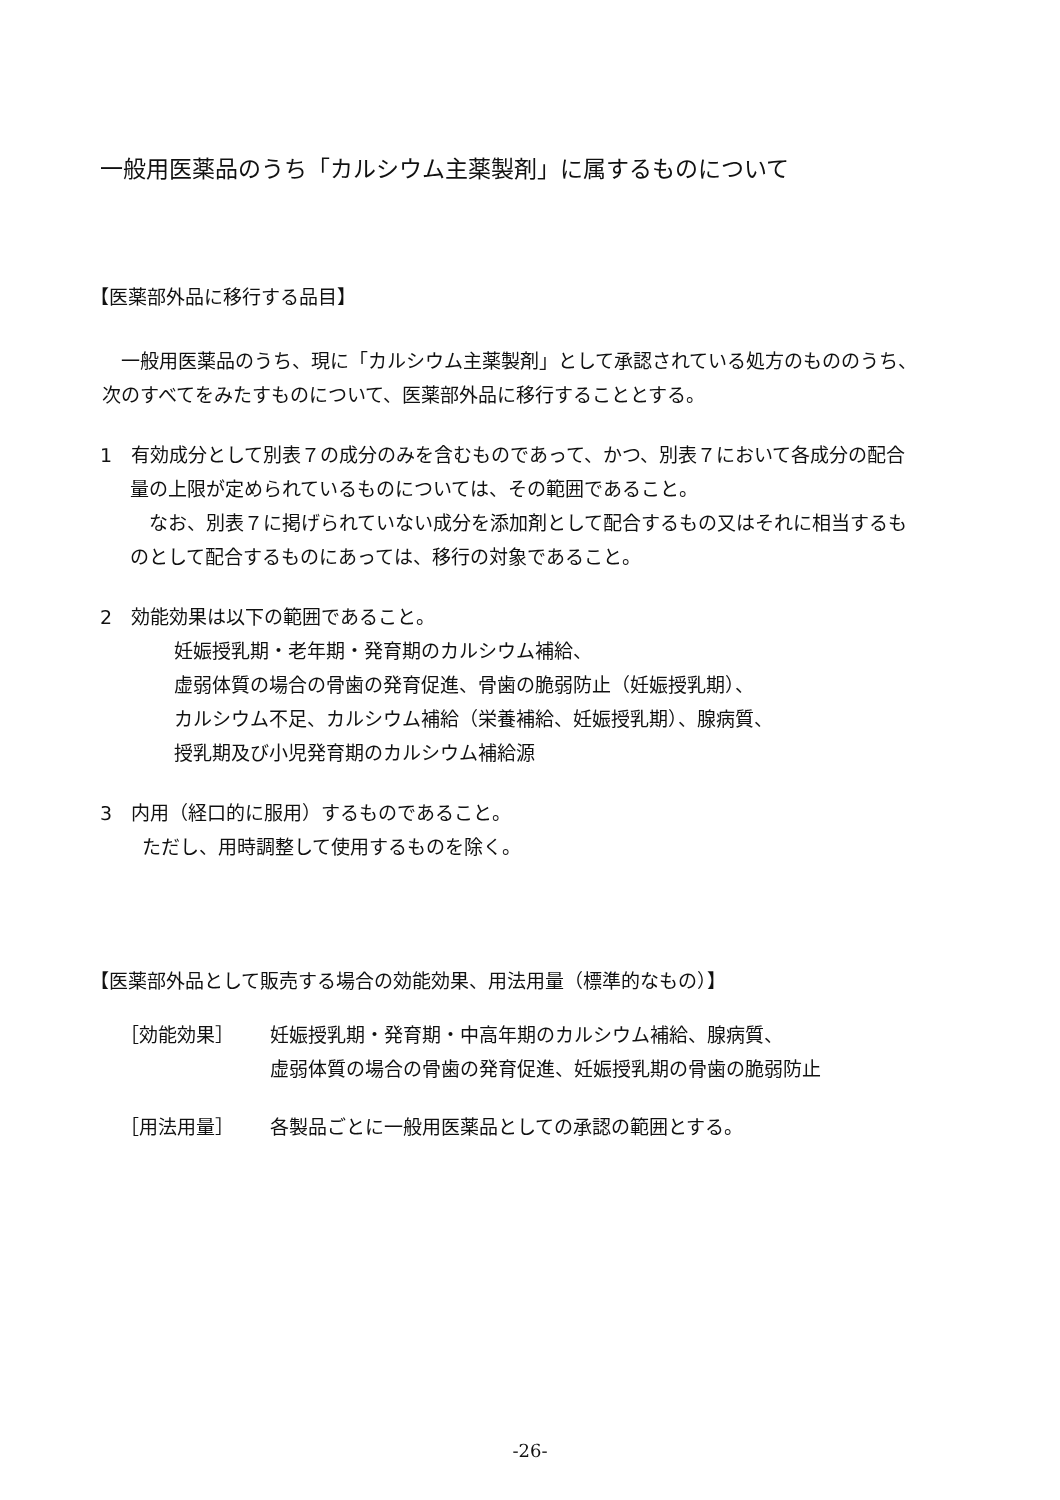一般用医薬品のうち「カルシウム主薬製剤」に属するものについて
【医薬部外品に移行する品目】
一般用医薬品のうち、現に「カルシウム主薬製剤」として承認されている処方のもののうち、次のすべてをみたすものについて、医薬部外品に移行することとする。
1　有効成分として別表７の成分のみを含むものであって、かつ、別表７において各成分の配合量の上限が定められているものについては、その範囲であること。
なお、別表７に掲げられていない成分を添加剤として配合するもの又はそれに相当するものとして配合するものにあっては、移行の対象であること。
2　効能効果は以下の範囲であること。
妊娠授乳期・老年期・発育期のカルシウム補給、
虚弱体質の場合の骨歯の発育促進、骨歯の脆弱防止（妊娠授乳期）、
カルシウム不足、カルシウム補給（栄養補給、妊娠授乳期）、腺病質、
授乳期及び小児発育期のカルシウム補給源
3　内用（経口的に服用）するものであること。
ただし、用時調整して使用するものを除く。
【医薬部外品として販売する場合の効能効果、用法用量（標準的なもの）】
［効能効果］ 妊娠授乳期・発育期・中高年期のカルシウム補給、腺病質、
虚弱体質の場合の骨歯の発育促進、妊娠授乳期の骨歯の脆弱防止
［用法用量］ 各製品ごとに一般用医薬品としての承認の範囲とする。
-26-